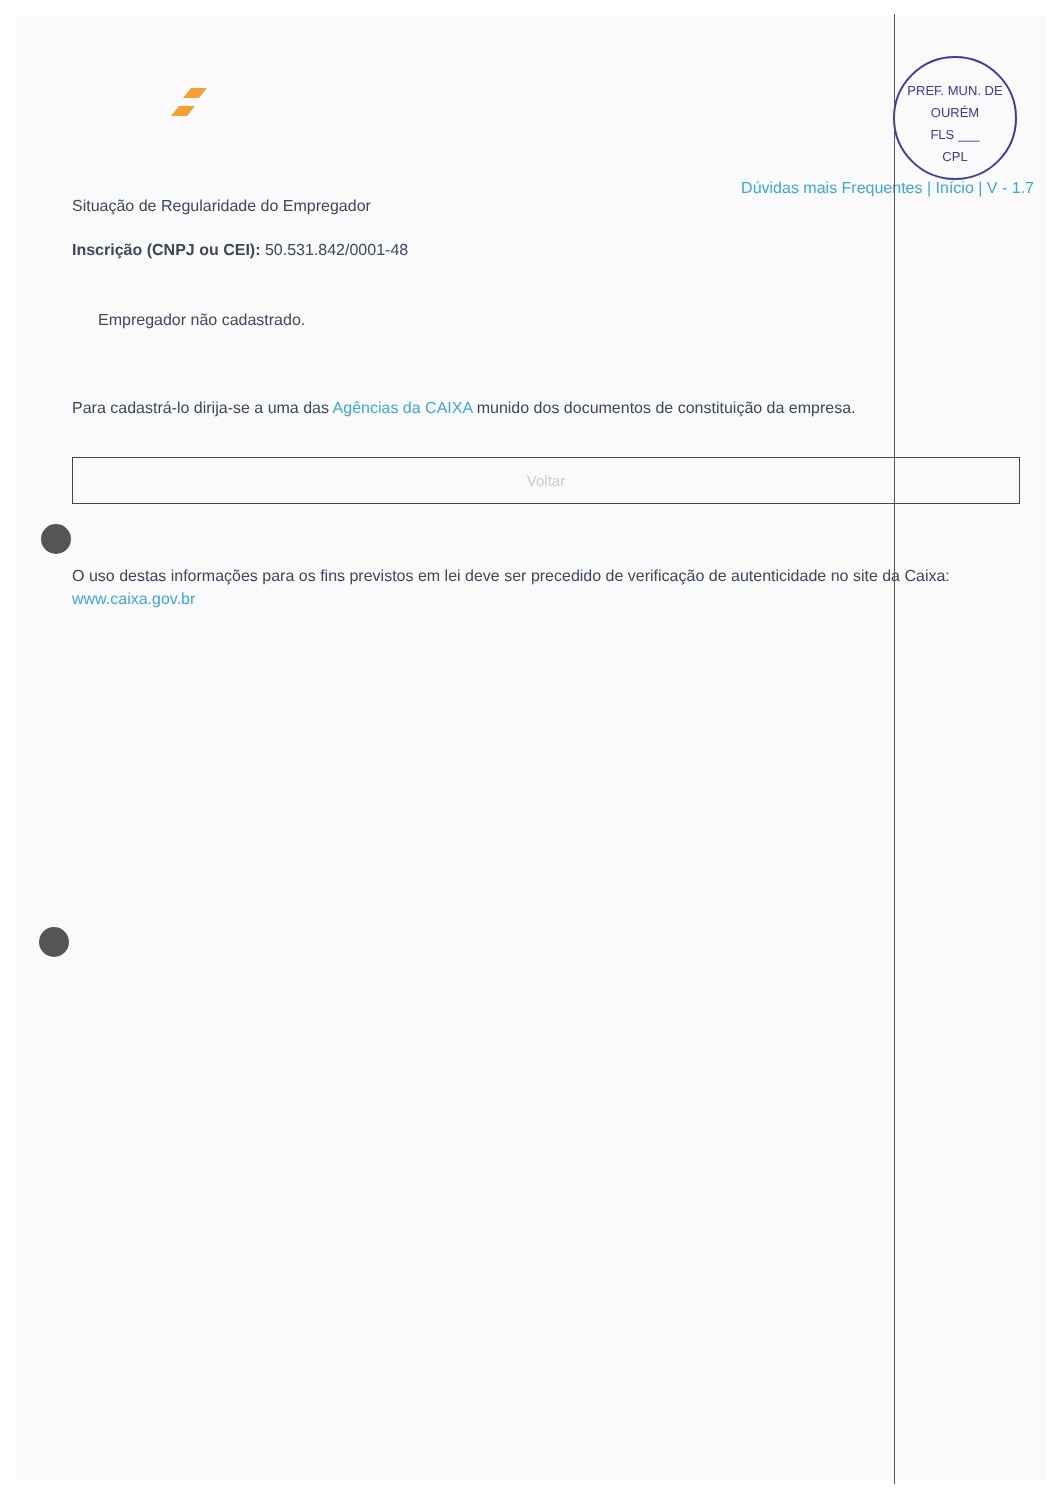PREF. MUN. DE OURÉM
FLS ___
CPL
Dúvidas mais Frequentes | Início | V - 1.7
Situação de Regularidade do Empregador
Inscrição (CNPJ ou CEI): 50.531.842/0001-48
Empregador não cadastrado.
Para cadastrá-lo dirija-se a uma das Agências da CAIXA munido dos documentos de constituição da empresa.
Voltar
O uso destas informações para os fins previstos em lei deve ser precedido de verificação de autenticidade no site da Caixa: www.caixa.gov.br